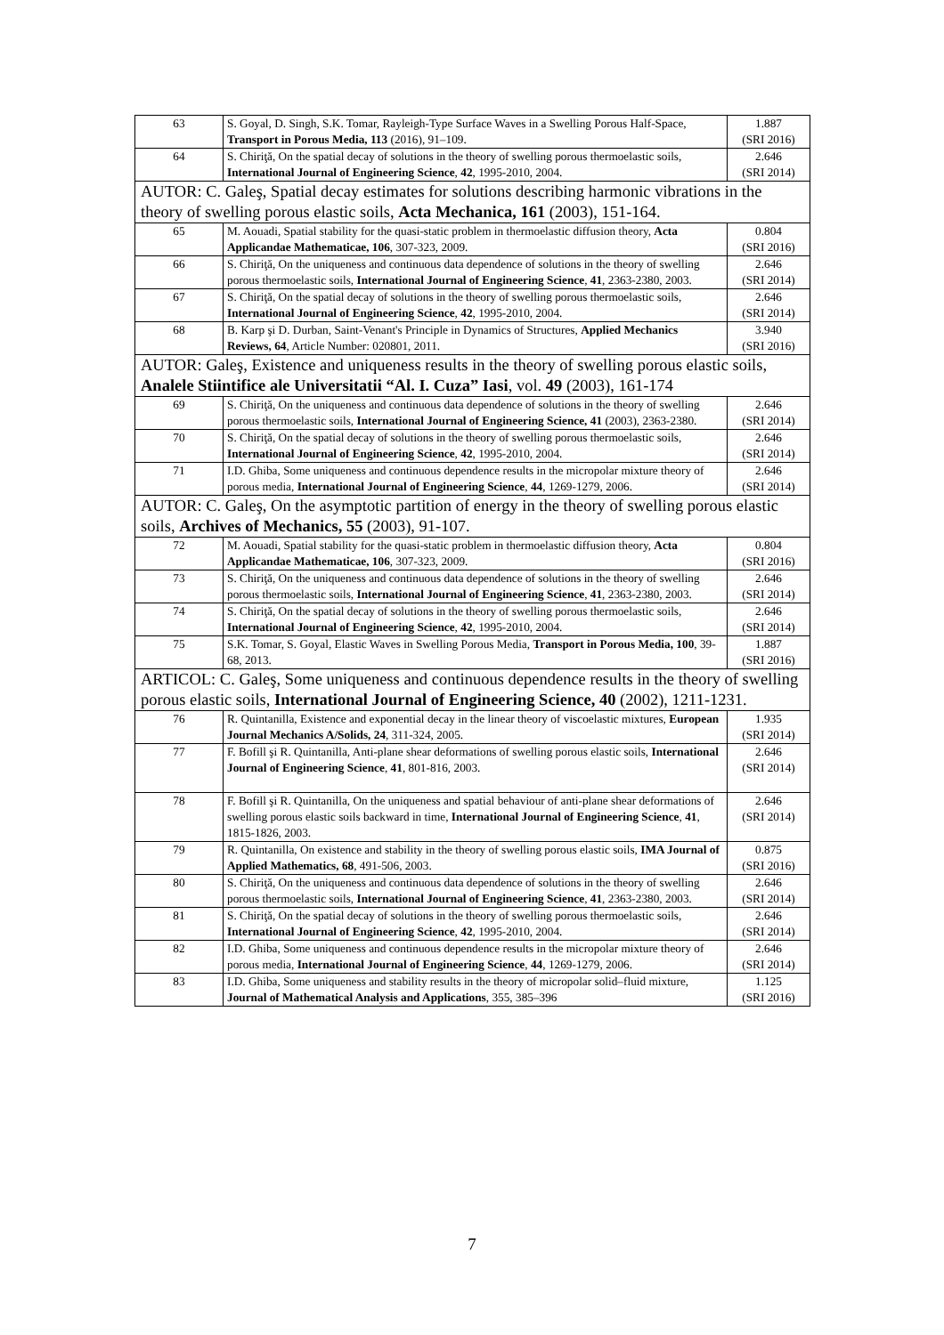| 63 | S. Goyal, D. Singh, S.K. Tomar, Rayleigh-Type Surface Waves in a Swelling Porous Half-Space, Transport in Porous Media, 113 (2016), 91–109. | 1.887 (SRI 2016) |
| 64 | S. Chiriţă, On the spatial decay of solutions in the theory of swelling porous thermoelastic soils, International Journal of Engineering Science , 42 , 1995-2010, 2004. | 2.646 (SRI 2014) |
| AUTOR: C. Galeş, Spatial decay estimates for solutions describing harmonic vibrations in the theory of swelling porous elastic soils , Acta Mechanica, 161 (2003), 151-164. | | |
| 65 | M. Aouadi, Spatial stability for the quasi-static problem in thermoelastic diffusion theory, Acta Applicandae Mathematicae, 106 , 307-323, 2009. | 0.804 (SRI 2016) |
| 66 | S. Chiriţă, On the uniqueness and continuous data dependence of solutions in the theory of swelling porous thermoelastic soils, International Journal of Engineering Science , 41 , 2363-2380, 2003. | 2.646 (SRI 2014) |
| 67 | S. Chiriţă, On the spatial decay of solutions in the theory of swelling porous thermoelastic soils, International Journal of Engineering Science , 42 , 1995-2010, 2004. | 2.646 (SRI 2014) |
| 68 | B. Karp şi D. Durban, Saint-Venant's Principle in Dynamics of Structures, Applied Mechanics Reviews, 64 , Article Number: 020801, 2011. | 3.940 (SRI 2016) |
| AUTOR: Galeş, Existence and uniqueness results in the theory of swelling porous elastic soils, Analele Stiintifice ale Universitatii “Al. I. Cuza” Iasi , vol. 49 (2003), 161-174 | | |
| 69 | S. Chiriţă, On the uniqueness and continuous data dependence of solutions in the theory of swelling porous thermoelastic soils, International Journal of Engineering Science, 41 (2003), 2363-2380. | 2.646 (SRI 2014) |
| 70 | S. Chiriţă, On the spatial decay of solutions in the theory of swelling porous thermoelastic soils, International Journal of Engineering Science , 42 , 1995-2010, 2004. | 2.646 (SRI 2014) |
| 71 | I.D. Ghiba, Some uniqueness and continuous dependence results in the micropolar mixture theory of porous media, International Journal of Engineering Science , 44 , 1269-1279, 2006. | 2.646 (SRI 2014) |
| AUTOR: C. Galeş, On the asymptotic partition of energy in the theory of swelling porous elastic soils, Archives of Mechanics, 55 (2003), 91-107. | | |
| 72 | M. Aouadi, Spatial stability for the quasi-static problem in thermoelastic diffusion theory, Acta Applicandae Mathematicae, 106 , 307-323, 2009. | 0.804 (SRI 2016) |
| 73 | S. Chiriţă, On the uniqueness and continuous data dependence of solutions in the theory of swelling porous thermoelastic soils, International Journal of Engineering Science , 41 , 2363-2380, 2003. | 2.646 (SRI 2014) |
| 74 | S. Chiriţă, On the spatial decay of solutions in the theory of swelling porous thermoelastic soils, International Journal of Engineering Science , 42 , 1995-2010, 2004. | 2.646 (SRI 2014) |
| 75 | S.K. Tomar, S. Goyal, Elastic Waves in Swelling Porous Media, Transport in Porous Media, 100 , 39-68, 2013. | 1.887 (SRI 2016) |
| ARTICOL: C. Galeş, Some uniqueness and continuous dependence results in the theory of swelling porous elastic soils , International Journal of Engineering Science, 40 (2002), 1211-1231. | | |
| 76 | R. Quintanilla, Existence and exponential decay in the linear theory of viscoelastic mixtures, European Journal Mechanics A/Solids, 24 , 311-324, 2005. | 1.935 (SRI 2014) |
| 77 | F. Bofill şi R. Quintanilla, Anti-plane shear deformations of swelling porous elastic soils, International Journal of Engineering Science , 41 , 801-816, 2003. | 2.646 (SRI 2014) |
| 78 | F. Bofill şi R. Quintanilla, On the uniqueness and spatial behaviour of anti-plane shear deformations of swelling porous elastic soils backward in time, International Journal of Engineering Science , 41 , 1815-1826, 2003. | 2.646 (SRI 2014) |
| 79 | R. Quintanilla, On existence and stability in the theory of swelling porous elastic soils, IMA Journal of Applied Mathematics, 68 , 491-506, 2003. | 0.875 (SRI 2016) |
| 80 | S. Chiriţă, On the uniqueness and continuous data dependence of solutions in the theory of swelling porous thermoelastic soils, International Journal of Engineering Science , 41 , 2363-2380, 2003. | 2.646 (SRI 2014) |
| 81 | S. Chiriţă, On the spatial decay of solutions in the theory of swelling porous thermoelastic soils, International Journal of Engineering Science , 42 , 1995-2010, 2004. | 2.646 (SRI 2014) |
| 82 | I.D. Ghiba, Some uniqueness and continuous dependence results in the micropolar mixture theory of porous media, International Journal of Engineering Science , 44 , 1269-1279, 2006. | 2.646 (SRI 2014) |
| 83 | I.D. Ghiba, Some uniqueness and stability results in the theory of micropolar solid–fluid mixture, Journal of Mathematical Analysis and Applications , 355, 385–396 | 1.125 (SRI 2016) |
7